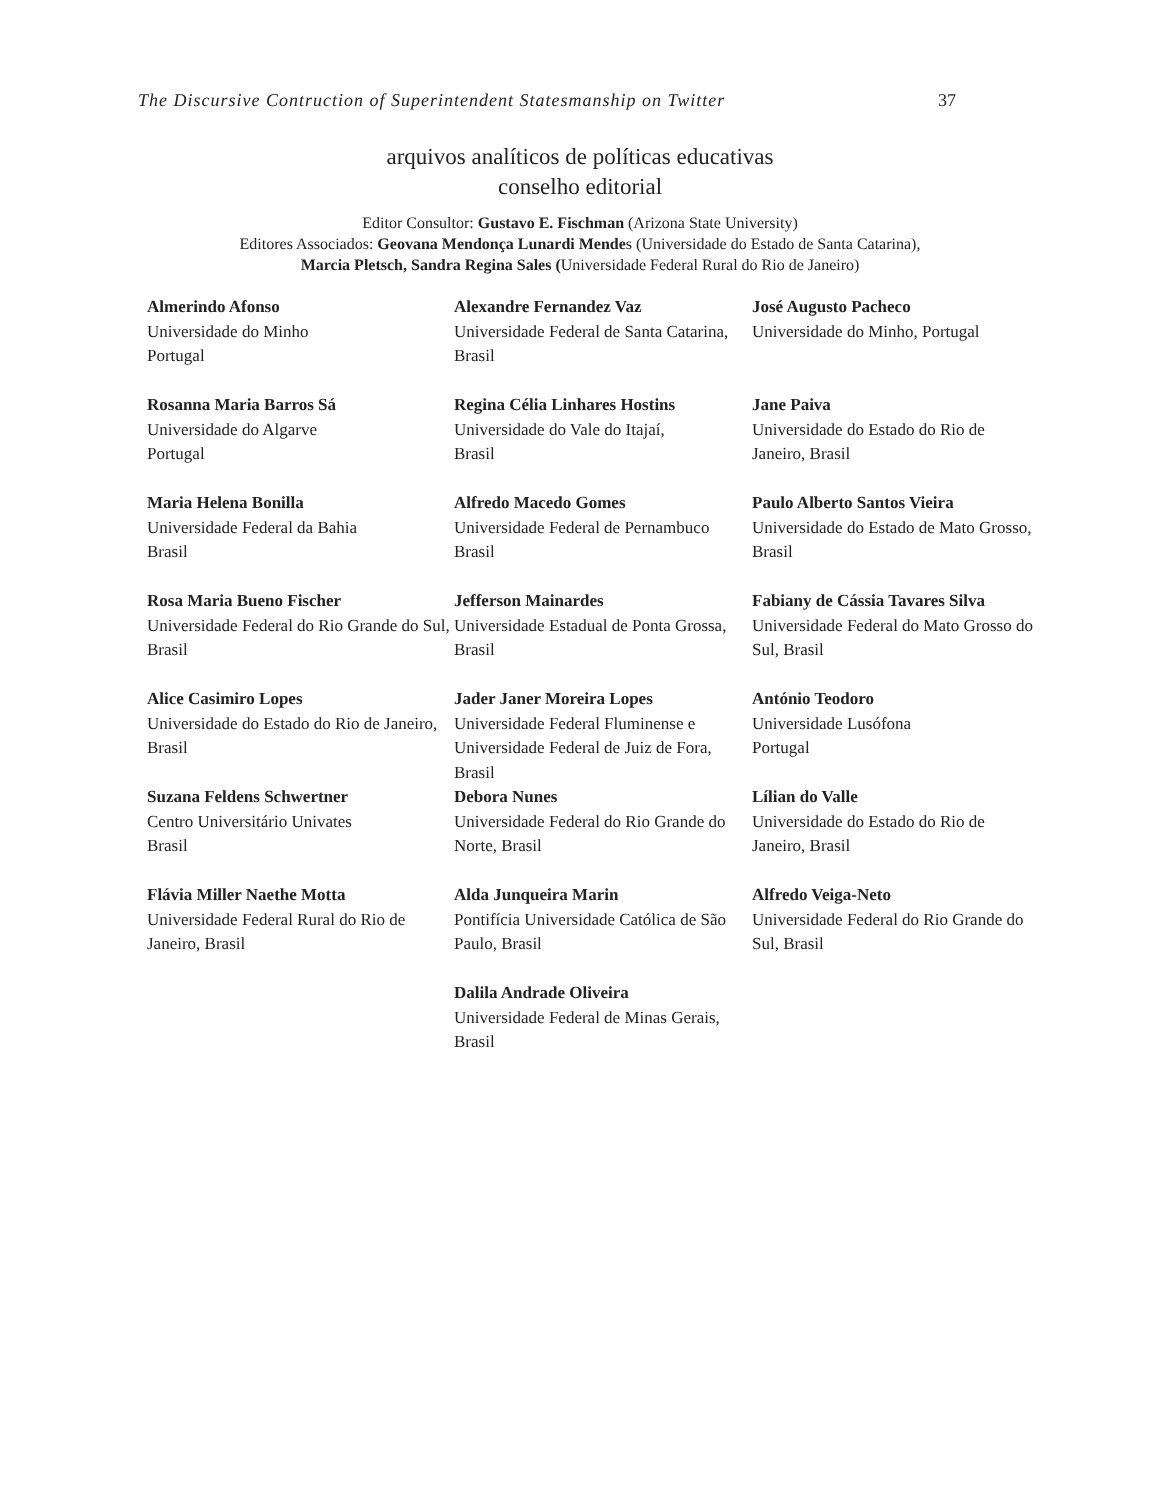The Discursive Contruction of Superintendent Statesmanship on Twitter 37
arquivos analíticos de políticas educativas
conselho editorial
Editor Consultor: Gustavo E. Fischman (Arizona State University)
Editores Associados: Geovana Mendonça Lunardi Mendes (Universidade do Estado de Santa Catarina),
Marcia Pletsch, Sandra Regina Sales (Universidade Federal Rural do Rio de Janeiro)
Almerindo Afonso
Universidade do Minho
Portugal
Alexandre Fernandez Vaz
Universidade Federal de Santa Catarina, Brasil
José Augusto Pacheco
Universidade do Minho, Portugal
Rosanna Maria Barros Sá
Universidade do Algarve
Portugal
Regina Célia Linhares Hostins
Universidade do Vale do Itajaí,
Brasil
Jane Paiva
Universidade do Estado do Rio de Janeiro, Brasil
Maria Helena Bonilla
Universidade Federal da Bahia
Brasil
Alfredo Macedo Gomes
Universidade Federal de Pernambuco
Brasil
Paulo Alberto Santos Vieira
Universidade do Estado de Mato Grosso, Brasil
Rosa Maria Bueno Fischer
Universidade Federal do Rio Grande do Sul, Brasil
Jefferson Mainardes
Universidade Estadual de Ponta Grossa, Brasil
Fabiany de Cássia Tavares Silva
Universidade Federal do Mato Grosso do Sul, Brasil
Alice Casimiro Lopes
Universidade do Estado do Rio de Janeiro, Brasil
Jader Janer Moreira Lopes
Universidade Federal Fluminense e Universidade Federal de Juiz de Fora, Brasil
António Teodoro
Universidade Lusófona
Portugal
Suzana Feldens Schwertner
Centro Universitário Univates
Brasil
Debora Nunes
Universidade Federal do Rio Grande do Norte, Brasil
Lílian do Valle
Universidade do Estado do Rio de Janeiro, Brasil
Flávia Miller Naethe Motta
Universidade Federal Rural do Rio de Janeiro, Brasil
Alda Junqueira Marin
Pontifícia Universidade Católica de São Paulo, Brasil
Alfredo Veiga-Neto
Universidade Federal do Rio Grande do Sul, Brasil
Dalila Andrade Oliveira
Universidade Federal de Minas Gerais, Brasil